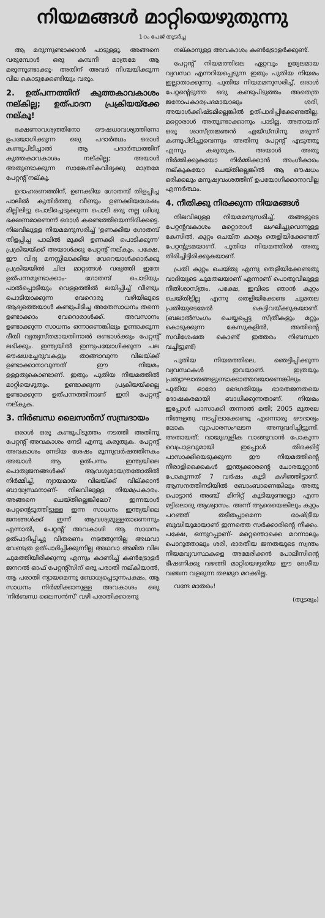നിയമങ്ങൾ മാറ്റിയെഴുതുന്നു
1-ാം പേജ് തുടർച്ച
ആ മരുന്നുണ്ടാക്കാൻ പാടുള്ളൂ. അങ്ങനെ വരുമ്പോൾ ഒരു കമ്പനി മാത്രമേ ആ മരുന്നുണ്ടാക്കൂ- അതിന് അവർ നിശ്ചയിക്കുന്ന വില കൊടുക്കേണ്ടിയും വരും.
2. ഉത്പന്നത്തിന് കുത്തകാവകാശം നല്കില്ല; ഉത്പാദന പ്രക്രിയയ്ക്കേ നല്കൂ!
ഭക്ഷണാവശ്യത്തിനോ ഔഷധാവശ്യത്തിനോ ഉപയോഗിക്കുന്ന ഒരു പദാർത്ഥം ഒരാൾ കണ്ടുപിടിച്ചാൽ ആ പദാർത്ഥത്തിന് കുത്തകാവകാശം നല്കില്ല; അയാൾ അതുണ്ടാക്കുന്ന സാങ്കേതികവിദ്യക്കു മാത്രമേ പേറ്റന്റ് നല്കൂ.
ഉദാഹരണത്തിന്, ഉണക്കിയ ഗോതമ്പ് തിളപ്പിച്ച പാലിൽ കുതിർത്തു വീണ്ടും ഉണക്കിയശേഷം മില്ലിലിട്ടു പൊടിച്ചെടുക്കുന്ന പൊടി ഒരു നല്ല ശിശു ഭക്ഷണമാണെന്ന് ഒരാൾ കണ്ടെത്തിയെന്നിരിക്കട്ടെ. നിലവിലുള്ള നിയമമനുസരിച്ച് 'ഉണക്കിയ ഗോതമ്പ് തിളപ്പിച്ച പാലിൽ മുക്കി ഉണക്കി പൊടിക്കുന്ന' പ്രക്രിയയ്ക്ക് അയാൾക്കു പേറ്റന്റ് നല്കും. പക്ഷേ, ഈ വിദ്യ മനസ്സിലാക്കിയ വേറെയാൾക്കാർക്കു പ്രക്രിയയിൽ ചില മാറ്റങ്ങൾ വരുത്തി ഇതേ ഉത്പന്നമുണ്ടാക്കാം- ഗോതമ്പ് പൊടിയും പാൽപ്പൊടിയും വെള്ളത്തിൽ ലയിപ്പിച്ച് വീണ്ടും പൊടിയാക്കുന്ന വേറൊരു വഴിയിലൂടെ ആദ്യത്തെയാൾ കണ്ടുപിടിച്ച അതേസാധനം തന്നെ ഉണ്ടാക്കാം വേറൊരാൾക്ക്. അവസാനം ഉണ്ടാക്കുന്ന സാധനം ഒന്നാണെങ്കിലും ഉണ്ടാക്കുന്ന രീതി വ്യത്യസ്തമായതിനാൽ രണ്ടാൾക്കും പേറ്റന്റ് ലഭിക്കും. ഇന്ത്യയിൽ ഇന്നുപയോഗിക്കുന്ന പല ഔഷധച്ചേരുവകളും താങ്ങാവുന്ന വിലയ്ക്ക് ഉണ്ടാക്കാനാവുന്നത് ഈ നിയമം ഉള്ളതുകൊണ്ടാണ്. ഇതും പുതിയ നിയമത്തിൽ മാറ്റിയെഴുതും. ഉണ്ടാക്കുന്ന പ്രക്രിയയ്ക്കല്ല ഉണ്ടാക്കുന്ന ഉത്പന്നത്തിനാണ് ഇനി പേറ്റന്റ് നല്കുക.
3. നിർബന്ധ ലൈസൻസ് സമ്പ്രദായം
ഒരാൾ ഒരു കണ്ടുപിടുത്തം നടത്തി അതിനു പേറ്റന്റ് അവകാശം നേടി എന്നു കരുതുക. പേറ്റന്റ് അവകാശം നേടിയ ശേഷം മൂന്നുവർഷത്തിനകം അയാൾ ആ ഉത്പന്നം ഇന്ത്യയിലെ പൊതുജനങ്ങൾക്ക് ആവശ്യമായത്രതോതിൽ നിർമ്മിച്ച്, ന്യായമായ വിലയ്ക്ക് വില്ക്കാൻ ബാദ്ധ്യസ്ഥനാണ്- നിലവിലുള്ള നിയമപ്രകാരം. അങ്ങനെ ചെയ്തില്ലെങ്കിലോ? ഇന്നയാൾ പേറ്റന്റെടുത്തിട്ടുള്ള ഇന്ന സാധനം ഇന്ത്യയിലെ ജനങ്ങൾക്ക് ഇന്ന് ആവശ്യമുള്ളതാണെന്നും എന്നാൽ, പേറ്റന്റ് അവകാശി ആ സാധനം ഉത്പാദിപ്പിച്ചു വിതരണം നടത്തുന്നില്ല അഥവാ വേണ്ടത്ര ഉത്പാദിപ്പിക്കുന്നില്ല അഥവാ അമിത വില ചുമത്തിയിരിക്കുന്നു എന്നും കാണിച്ച് കൺട്രോളർ ജനറൽ ഓഫ് പേറ്റന്റ്സിന് ഒരു പരാതി നല്കിയാൽ, ആ പരാതി ന്യായമെന്നു ബോധ്യപ്പെടുന്നപക്ഷം, ആ സാധനം നിർമ്മിക്കാനുള്ള അവകാശം ഒരു 'നിർബന്ധ ലൈസൻസ്' വഴി പരാതിക്കാരനു
നല്കാനുള്ള അവകാശം കൺട്രോളർക്കുണ്ട്.
പേറ്റന്റ് നിയമത്തിലെ ഏറ്റവും ഉജ്വലമായ വ്യവസ്ഥ എന്നറിയപ്പെടുന്ന ഇതും പുതിയ നിയമം ഇല്ലാതാക്കുന്നു. പുതിയ നിയമമനുസരിച്ച്, ഒരാൾ പേറ്റന്റെടുത്ത ഒരു കണ്ടുപിടുത്തം അതെത്ര ജനോപകാരപ്രദമായാലും ശരി, അയാൾക്കിഷ്ടമില്ലെങ്കിൽ ഉത്പാദിപ്പിക്കേണ്ടതില്ല. മറ്റൊരാൾ അതുണ്ടാക്കാനും പാടില്ല. അതായത് ഒരു ശാസ്ത്രജ്ഞൻ എയ്ഡ്സിനു മരുന്ന് കണ്ടുപിടിച്ചുവെന്നും അതിനു പേറ്റന്റ് എടുത്തു എന്നും കരുതുക. അയാൾ അതു നിർമ്മിക്കുകയോ നിർമ്മിക്കാൻ അംഗീകാരം നല്കുകയോ ചെയ്തില്ലെങ്കിൽ ആ ഔഷധം ഒരിക്കലും മനുഷ്യവംശത്തിന് ഉപയോഗിക്കാനാവില്ല എന്നർത്ഥം.
4. നീതിക്കു നിരക്കുന്ന നിയമങ്ങൾ
നിലവിലുള്ള നിയമമനുസരിച്ച്, തങ്ങളുടെ പേറ്റന്റവകാശം മറ്റൊരാൾ ലംഘിച്ചുവെന്നുള്ള കേസിൽ, കുറ്റം ചെയ്ത കാര്യം തെളിയിക്കേണ്ടത് പേറ്റന്റുടമയാണ്. പുതിയ നിയമത്തിൽ അതു തിരിച്ചിട്ടിരിക്കുകയാണ്.
പ്രതി കുറ്റം ചെയ്തു എന്നു തെളിയിക്കേണ്ടതു വാദിയുടെ ചുമതലയാണ് എന്നാണ് പൊതുവിലുള്ള നീതിശാസ്ത്രം. പക്ഷേ, ഇവിടെ ഞാൻ കുറ്റം ചെയ്തിട്ടില്ല എന്നു തെളിയിക്കേണ്ട ചുമതല പ്രതിയുടെമേൽ കെട്ടിവയ്ക്കുകയാണ്. (ബലാൽസംഗം ചെയ്യപ്പെട്ട സ്ത്രീകളും മറ്റും കൊടുക്കുന്ന കേസുകളിൽ, അതിന്റെ സവിശേഷത കൊണ്ട് ഇത്തരം നിബന്ധന വച്ചിട്ടുണ്ട്)
പുതിയ നിയമത്തിലെ, ഞെട്ടിപ്പിക്കുന്ന വ്യവസ്ഥകൾ ഇവയാണ്. ഇത്രയും പ്രത്യാഘാതങ്ങളുണ്ടാക്കാത്തവയാണെങ്കിലും പുതിയ ഓരോ ഭേദഗതിയും ഭാരതജനതയെ ദോഷകരമായി ബാധിക്കുന്നതാണ്. നിയമം ഇപ്പോൾ പാസാക്കി തന്നാൽ മതി; 2005 മുതലേ നിങ്ങളതു നടപ്പിലാക്കേണ്ടൂ എന്നൊരു ഔദാര്യം ലോക വ്യാപാരസംഘടന അനുവദിച്ചിട്ടുണ്ട്. അതായത്; വായുഗുളിക വാങ്ങുവാൻ പോകുന്ന വെപ്രാളവുമായി ഇപ്പോൾ തിരക്കിട്ട് പാസാക്കിയെടുക്കുന്ന ഈ നിയമത്തിന്റെ നീരാളിക്കൈകൾ ഇന്ത്യക്കാരന്റെ ചോരയൂറ്റാൻ പോകുന്നത് 7 വർഷം കൂടി കഴിഞ്ഞിട്ടാണ്. ആസനത്തിനടിയിൽ ബോംബാണെങ്കിലും അതു പൊട്ടാൻ അഞ്ച് മിനിറ്റ് കൂടിയുണ്ടല്ലോ എന്ന മട്ടിലൊരു ആശ്വാസം. അന്ന് ആരെയെങ്കിലും കുറ്റം പറഞ്ഞ് തടിതപ്പാമെന്ന രാഷ്ട്രീയ ബുദ്ധിയുമായാണ് ഇന്നത്തെ സർക്കാരിന്റെ നീക്കം. പക്ഷേ, ഒന്നുറപ്പാണ്- മറ്റെന്തൊക്കെ മറന്നാലും പൊറുത്താലും ശരി, ഭാരതീയ ജനതയുടെ സ്വന്തം നിയമവ്യവസ്ഥകളെ അമേരിക്കൻ പോലീസിന്റെ ഭീഷണിക്കു വഴങ്ങി മാറ്റിയെഴുതിയ ഈ ദേശീയ വഞ്ചന വളരുന്ന തലമുറ മറക്കില്ല.
വന്ദേ മാതരം!
(തുടരും)